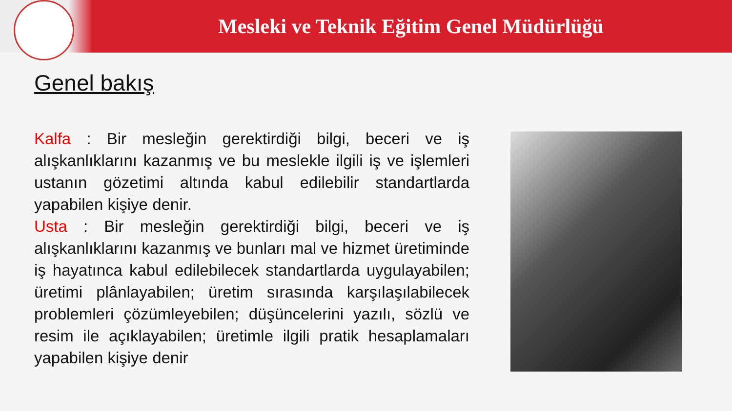Mesleki ve Teknik Eğitim Genel Müdürlüğü
Genel bakış
Kalfa : Bir mesleğin gerektirdiği bilgi, beceri ve iş alışkanlıklarını kazanmış ve bu meslekle ilgili iş ve işlemleri ustanın gözetimi altında kabul edilebilir standartlarda yapabilen kişiye denir.
Usta : Bir mesleğin gerektirdiği bilgi, beceri ve iş alışkanlıklarını kazanmış ve bunları mal ve hizmet üretiminde iş hayatınca kabul edilebilecek standartlarda uygulayabilen; üretimi plânlayabilen; üretim sırasında karşılaşılabilecek problemleri çözümleyebilen; düşüncelerini yazılı, sözlü ve resim ile açıklayabilen; üretimle ilgili pratik hesaplamaları yapabilen kişiye denir